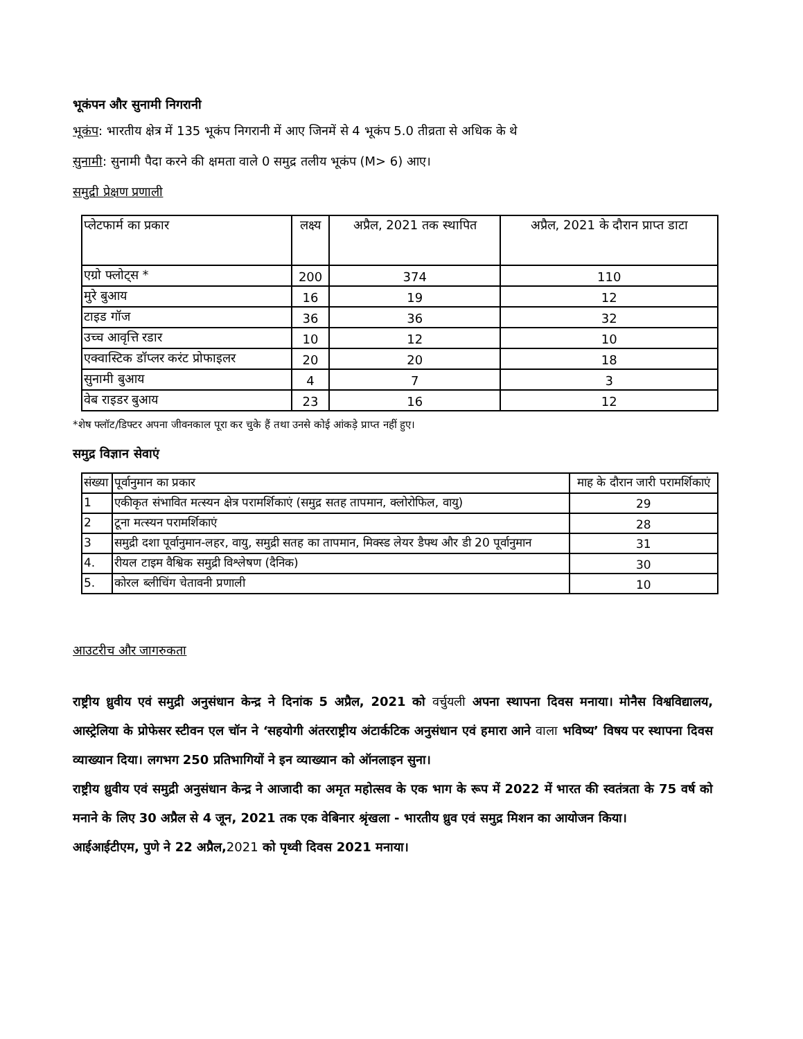भूकंपन और सुनामी निगरानी
भूकंप: भारतीय क्षेत्र में 135 भूकंप निगरानी में आए जिनमें से 4 भूकंप 5.0 तीव्रता से अधिक के थे
सुनामी: सुनामी पैदा करने की क्षमता वाले 0 समुद्र तलीय भूकंप (M> 6) आए।
समुद्री प्रेक्षण प्रणाली
| प्लेटफार्म का प्रकार | लक्ष्य | अप्रैल, 2021 तक स्थापित | अप्रैल, 2021 के दौरान प्राप्त डाटा |
| --- | --- | --- | --- |
| एग्रो फ्लोट्स * | 200 | 374 | 110 |
| मुरे बुआय | 16 | 19 | 12 |
| टाइड गॉज | 36 | 36 | 32 |
| उच्च आवृत्ति रडार | 10 | 12 | 10 |
| एक्वास्टिक डॉप्लर करंट प्रोफाइलर | 20 | 20 | 18 |
| सुनामी बुआय | 4 | 7 | 3 |
| वेब राइडर बुआय | 23 | 16 | 12 |
*शेष फ्लॉट/डिफ्टर अपना जीवनकाल पूरा कर चुके हैं तथा उनसे कोई आंकड़े प्राप्त नहीं हुए।
समुद्र विज्ञान सेवाएं
| संख्या | पूर्वानुमान का प्रकार | माह के दौरान जारी परामर्शिकाएं |
| --- | --- | --- |
| 1 | एकीकृत संभावित मत्स्यन क्षेत्र परामर्शिकाएं (समुद्र सतह तापमान, क्लोरोफिल, वायु) | 29 |
| 2 | टूना मत्स्यन परामर्शिकाएं | 28 |
| 3 | समुद्री दशा पूर्वानुमान-लहर, वायु, समुद्री सतह का तापमान, मिक्स्ड लेयर डैफ्थ और डी 20 पूर्वानुमान | 31 |
| 4. | रीयल टाइम वैश्विक समुद्री विश्लेषण (दैनिक) | 30 |
| 5. | कोरल ब्लीचिंग चेतावनी प्रणाली | 10 |
आउटरीच और जागरुकता
राष्ट्रीय ध्रुवीय एवं समुद्री अनुसंधान केन्द्र ने दिनांक 5 अप्रैल, 2021 को वर्चुयली अपना स्थापना दिवस मनाया। मोनैस विश्वविद्यालय, आस्ट्रेलिया के प्रोफेसर स्टीवन एल चॉन ने ‘सहयोगी अंतरराष्ट्रीय अंटार्कटिक अनुसंधान एवं हमारा आने वाला भविष्य’ विषय पर स्थापना दिवस व्याख्यान दिया। लगभग 250 प्रतिभागियों ने इन व्याख्यान को ऑनलाइन सुना।
राष्ट्रीय ध्रुवीय एवं समुद्री अनुसंधान केन्द्र ने आजादी का अमृत महोत्सव के एक भाग के रूप में 2022 में भारत की स्वतंत्रता के 75 वर्ष को मनाने के लिए 30 अप्रैल से 4 जून, 2021 तक एक वेबिनार श्रृंखला - भारतीय ध्रुव एवं समुद्र मिशन का आयोजन किया।
आईआईटीएम, पुणे ने 22 अप्रैल,2021 को पृथ्वी दिवस 2021 मनाया।